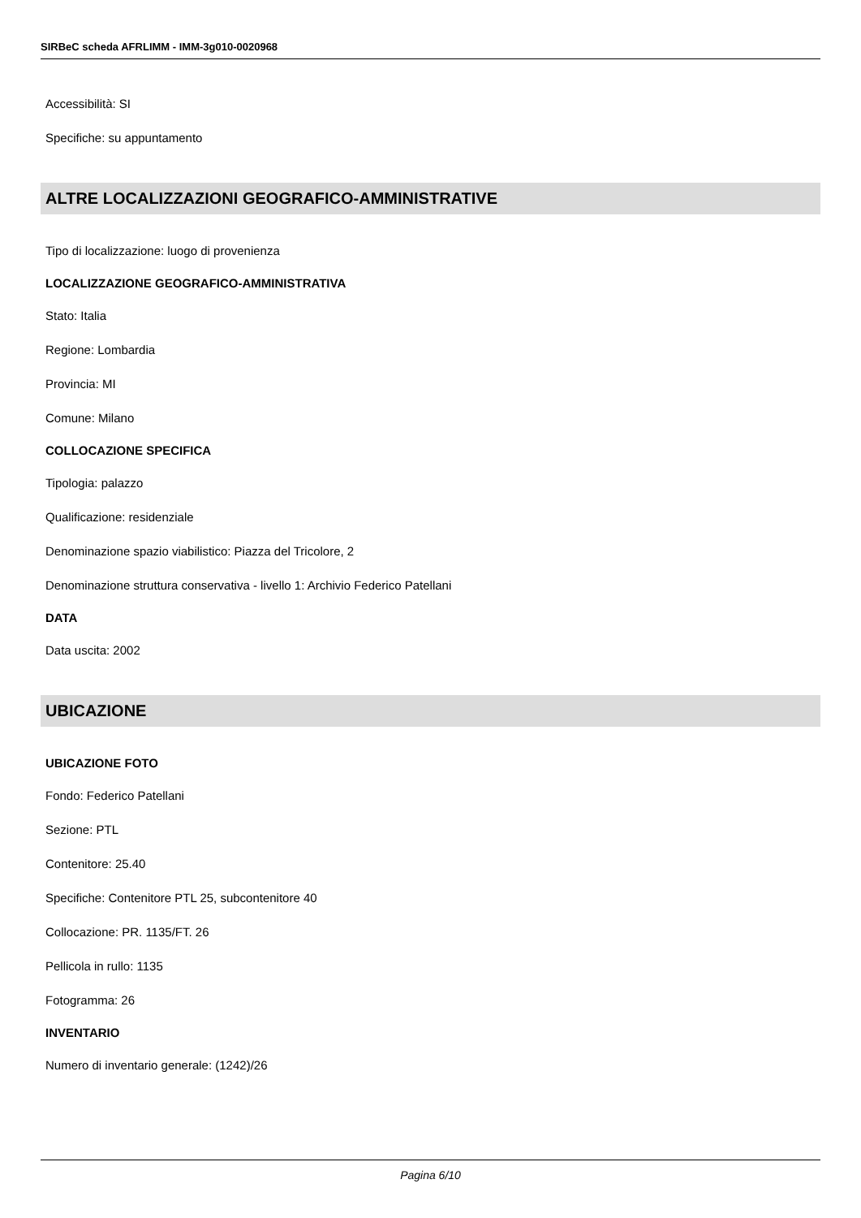SIRBeC scheda AFRLIMM - IMM-3g010-0020968
Accessibilità: SI
Specifiche: su appuntamento
ALTRE LOCALIZZAZIONI GEOGRAFICO-AMMINISTRATIVE
Tipo di localizzazione: luogo di provenienza
LOCALIZZAZIONE GEOGRAFICO-AMMINISTRATIVA
Stato: Italia
Regione: Lombardia
Provincia: MI
Comune: Milano
COLLOCAZIONE SPECIFICA
Tipologia: palazzo
Qualificazione: residenziale
Denominazione spazio viabilistico: Piazza del Tricolore, 2
Denominazione struttura conservativa - livello 1: Archivio Federico Patellani
DATA
Data uscita: 2002
UBICAZIONE
UBICAZIONE FOTO
Fondo: Federico Patellani
Sezione: PTL
Contenitore: 25.40
Specifiche: Contenitore PTL 25, subcontenitore 40
Collocazione: PR. 1135/FT. 26
Pellicola in rullo: 1135
Fotogramma: 26
INVENTARIO
Numero di inventario generale: (1242)/26
Pagina 6/10